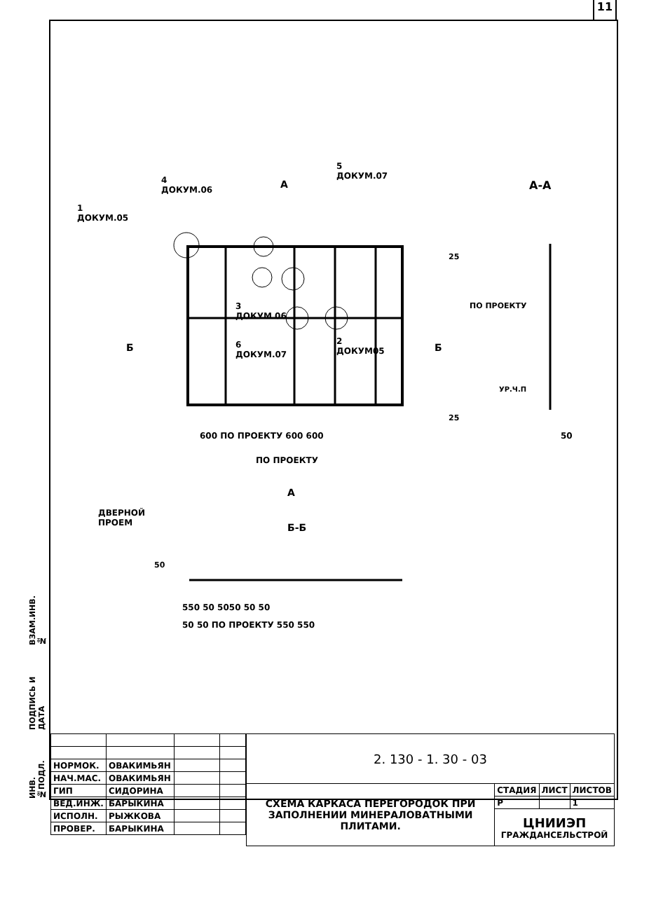11
ИНВ.№ПОДЛ. ПОДПИСЬ И ДАТА ВЗАМ.ИНВ.№
1
ДОКУМ.05
4
ДОКУМ.06
5
ДОКУМ.07
А А-А
3
ДОКУМ 06
6
ДОКУМ.07
2
ДОКУМ05
Б Б
25
ПО ПРОЕКТУ
УР.Ч.П
25
600 ПО ПРОЕКТУ 600 600 50
ПО ПРОЕКТУ
А
ДВЕРНОЙ
ПРОЕМ
Б-Б
50
550 50 5050 50 50
50 50 ПО ПРОЕКТУ 550 550
| НОРМОК. | ОВАКИМЬЯН | | |
| НАЧ.МАС. | ОВАКИМЬЯН | | |
| ГИП | СИДОРИНА | | |
| ВЕД.ИНЖ. | БАРЫКИНА | | |
| ИСПОЛН. | РЫЖКОВА | | |
| ПРОВЕР. | БАРЫКИНА | | |
| 2. 130 - 1. 30 - 03 | | | |
| СХЕМА КАРКАСА ПЕРЕГОРОДОК ПРИ ЗАПОЛНЕНИИ МИНЕРАЛОВАТНЫМИ ПЛИТАМИ. | СТАДИЯ | ЛИСТ | ЛИСТОВ |
| | Р | | 1 |
| | ЦНИИЭП ГРАЖДАНСЕЛЬСТРОЙ | | |